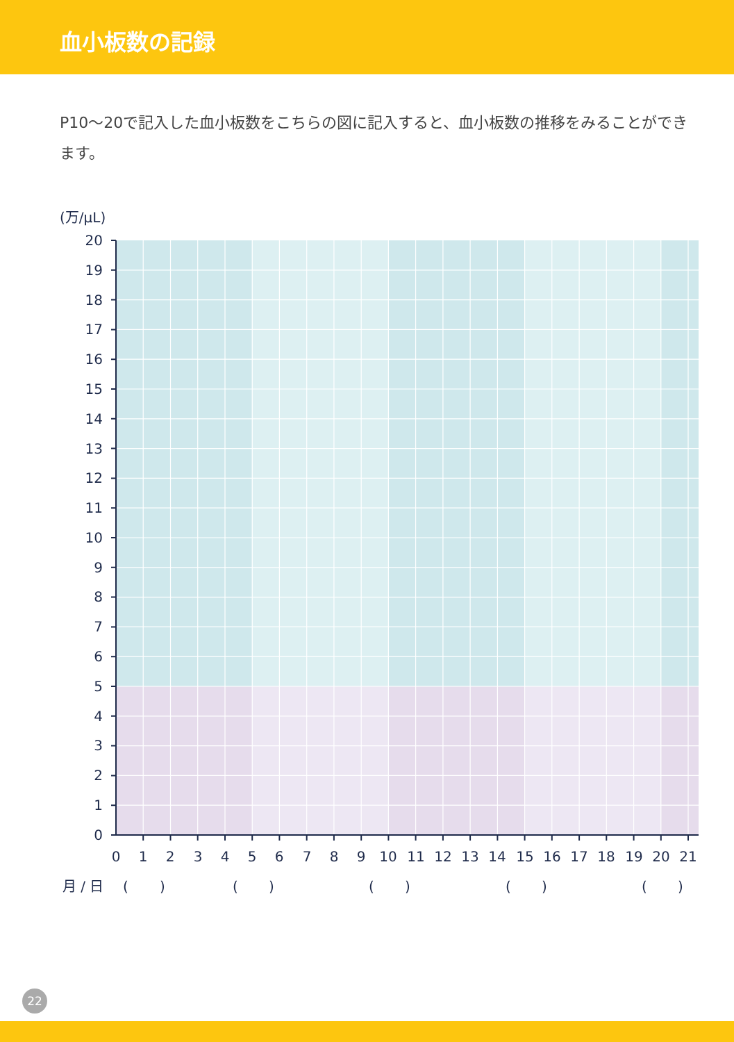血小板数の記録
P10〜20で記入した血小板数をこちらの図に記入すると、血小板数の推移をみることができます。
(万/μL)
20
19
18
17
16
15
14
13
12
11
10
9
8
7
6
5
4
3
2
1
0
0
1
2
3
4
5
6
7
8
9
10
11
12
13
14
15
16
17
18
19
20
21
月 / 日
(
)
(
)
(
)
(
)
(
)
22